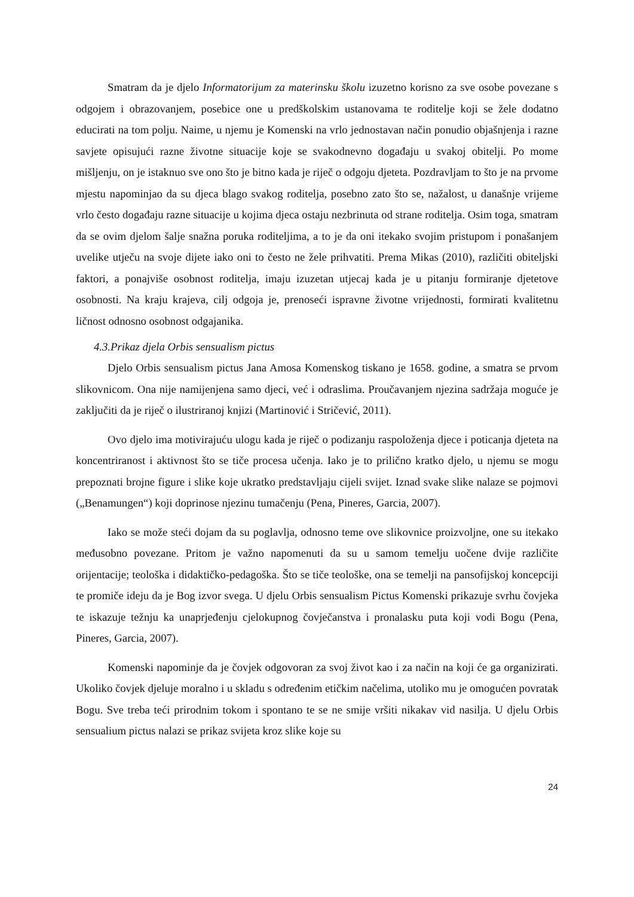Smatram da je djelo Informatorijum za materinsku školu izuzetno korisno za sve osobe povezane s odgojem i obrazovanjem, posebice one u predškolskim ustanovama te roditelje koji se žele dodatno educirati na tom polju. Naime, u njemu je Komenski na vrlo jednostavan način ponudio objašnjenja i razne savjete opisujući razne životne situacije koje se svakodnevno događaju u svakoj obitelji. Po mome mišljenju, on je istaknuo sve ono što je bitno kada je riječ o odgoju djeteta. Pozdravljam to što je na prvome mjestu napominjao da su djeca blago svakog roditelja, posebno zato što se, nažalost, u današnje vrijeme vrlo često događaju razne situacije u kojima djeca ostaju nezbrinuta od strane roditelja. Osim toga, smatram da se ovim djelom šalje snažna poruka roditeljima, a to je da oni itekako svojim pristupom i ponašanjem uvelike utječu na svoje dijete iako oni to često ne žele prihvatiti. Prema Mikas (2010), različiti obiteljski faktori, a ponajviše osobnost roditelja, imaju izuzetan utjecaj kada je u pitanju formiranje djetetove osobnosti. Na kraju krajeva, cilj odgoja je, prenoseći ispravne životne vrijednosti, formirati kvalitetnu ličnost odnosno osobnost odgajanika.
4.3.Prikaz djela Orbis sensualism pictus
Djelo Orbis sensualism pictus Jana Amosa Komenskog tiskano je 1658. godine, a smatra se prvom slikovnicom. Ona nije namijenjena samo djeci, već i odraslima. Proučavanjem njezina sadržaja moguće je zaključiti da je riječ o ilustriranoj knjizi (Martinović i Stričević, 2011).
Ovo djelo ima motivirajuću ulogu kada je riječ o podizanju raspoloženja djece i poticanja djeteta na koncentriranost i aktivnost što se tiče procesa učenja. Iako je to prilično kratko djelo, u njemu se mogu prepoznati brojne figure i slike koje ukratko predstavljaju cijeli svijet. Iznad svake slike nalaze se pojmovi („Benamungen“) koji doprinose njezinu tumačenju (Pena, Pineres, Garcia, 2007).
Iako se može steći dojam da su poglavlja, odnosno teme ove slikovnice proizvoljne, one su itekako međusobno povezane. Pritom je važno napomenuti da su u samom temelju uočene dvije različite orijentacije; teološka i didaktičko-pedagoška. Što se tiče teološke, ona se temelji na pansofijskoj koncepciji te promiče ideju da je Bog izvor svega. U djelu Orbis sensualism Pictus Komenski prikazuje svrhu čovjeka te iskazuje težnju ka unaprjeđenju cjelokupnog čovječanstva i pronalasku puta koji vodi Bogu (Pena, Pineres, Garcia, 2007).
Komenski napominje da je čovjek odgovoran za svoj život kao i za način na koji će ga organizirati. Ukoliko čovjek djeluje moralno i u skladu s određenim etičkim načelima, utoliko mu je omogućen povratak Bogu. Sve treba teći prirodnim tokom i spontano te se ne smije vršiti nikakav vid nasilja. U djelu Orbis sensualium pictus nalazi se prikaz svijeta kroz slike koje su
24